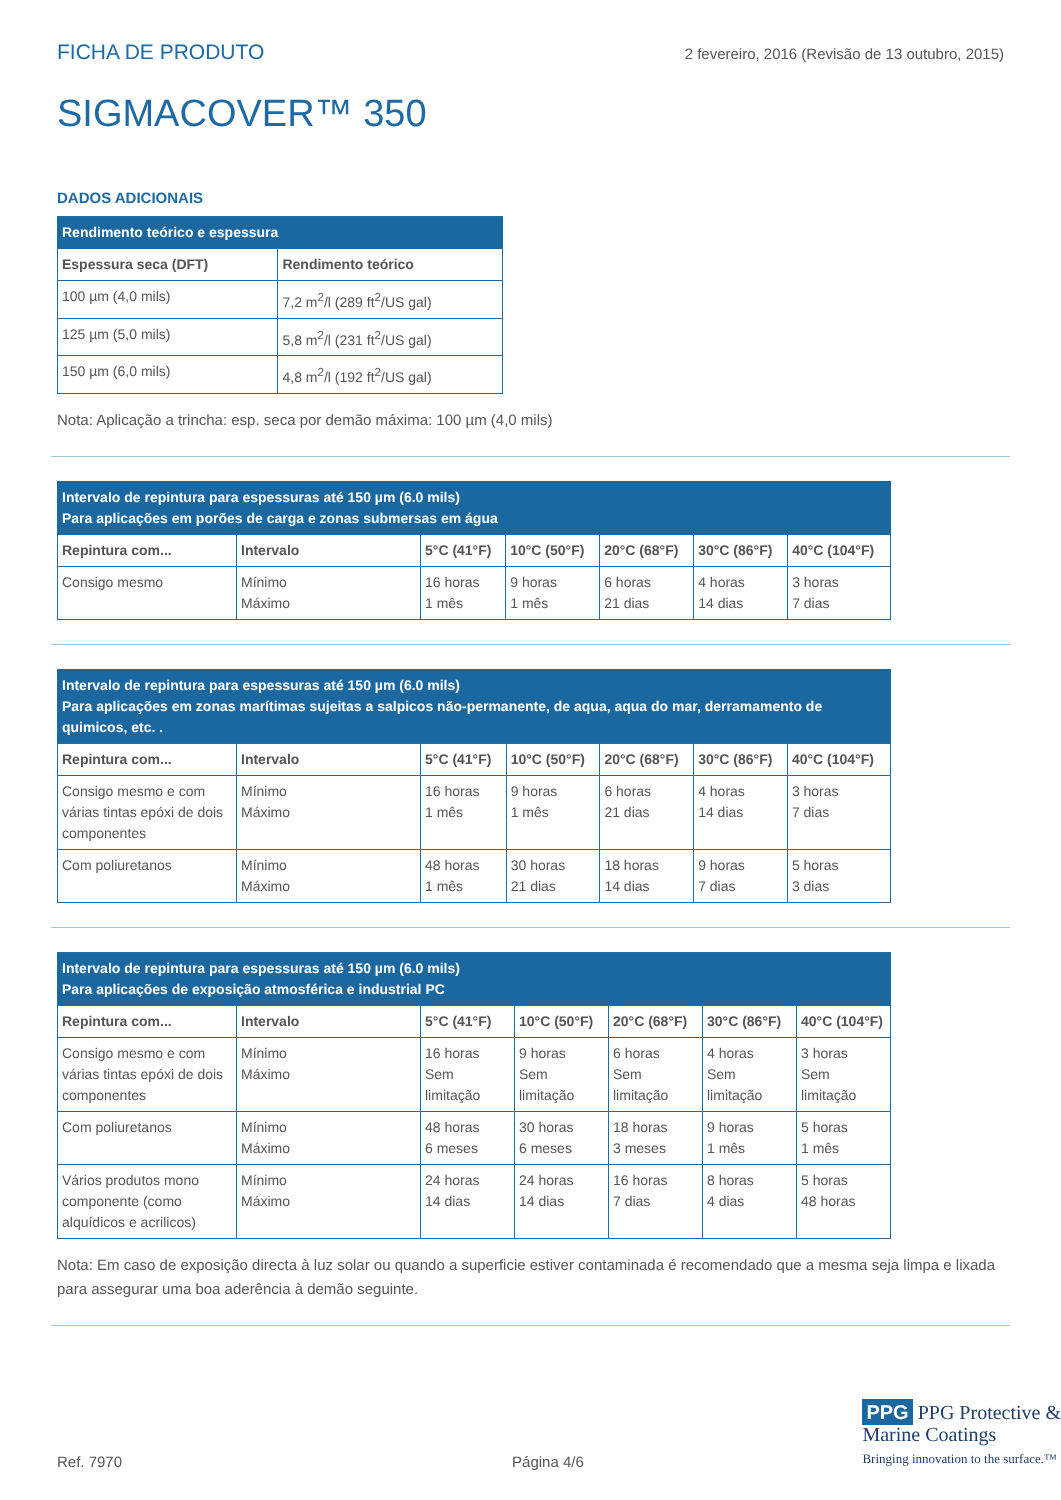FICHA DE PRODUTO 2 fevereiro, 2016 (Revisão de 13 outubro, 2015)
SIGMACOVER™ 350
DADOS ADICIONAIS
| Rendimento teórico e espessura | |
| Espessura seca (DFT) | Rendimento teórico |
| 100 µm (4,0 mils) | 7,2 m<sup>2</sup>/l (289 ft<sup>2</sup>/US gal) |
| 125 µm (5,0 mils) | 5,8 m<sup>2</sup>/l (231 ft<sup>2</sup>/US gal) |
| 150 µm (6,0 mils) | 4,8 m<sup>2</sup>/l (192 ft<sup>2</sup>/US gal) |
Nota: Aplicação a trincha: esp. seca por demão máxima: 100 µm (4,0 mils)
| Intervalo de repintura para espessuras até 150 µm (6.0 mils) Para aplicações em porões de carga e zonas submersas em água | | | | | | |
| Repintura com... | Intervalo | 5°C (41°F) | 10°C (50°F) | 20°C (68°F) | 30°C (86°F) | 40°C (104°F) |
| Consigo mesmo | Mínimo Máximo | 16 horas 1 mês | 9 horas 1 mês | 6 horas 21 dias | 4 horas 14 dias | 3 horas 7 dias |
| Intervalo de repintura para espessuras até 150 µm (6.0 mils) Para aplicações em zonas marítimas sujeitas a salpicos não-permanente, de aqua, aqua do mar, derramamento de quimicos, etc. . | | | | | | |
| Repintura com... | Intervalo | 5°C (41°F) | 10°C (50°F) | 20°C (68°F) | 30°C (86°F) | 40°C (104°F) |
| Consigo mesmo e com várias tintas epóxi de dois componentes | Mínimo Máximo | 16 horas 1 mês | 9 horas 1 mês | 6 horas 21 dias | 4 horas 14 dias | 3 horas 7 dias |
| Com poliuretanos | Mínimo Máximo | 48 horas 1 mês | 30 horas 21 dias | 18 horas 14 dias | 9 horas 7 dias | 5 horas 3 dias |
| Intervalo de repintura para espessuras até 150 µm (6.0 mils) Para aplicações de exposição atmosférica e industrial PC | | | | | | |
| Repintura com... | Intervalo | 5°C (41°F) | 10°C (50°F) | 20°C (68°F) | 30°C (86°F) | 40°C (104°F) |
| Consigo mesmo e com várias tintas epóxi de dois componentes | Mínimo Máximo | 16 horas Sem limitação | 9 horas Sem limitação | 6 horas Sem limitação | 4 horas Sem limitação | 3 horas Sem limitação |
| Com poliuretanos | Mínimo Máximo | 48 horas 6 meses | 30 horas 6 meses | 18 horas 3 meses | 9 horas 1 mês | 5 horas 1 mês |
| Vários produtos mono componente (como alquídicos e acrilicos) | Mínimo Máximo | 24 horas 14 dias | 24 horas 14 dias | 16 horas 7 dias | 8 horas 4 dias | 5 horas 48 horas |
Nota: Em caso de exposição directa à luz solar ou quando a superficie estiver contaminada é recomendado que a mesma seja limpa e lixada para assegurar uma boa aderência à demão seguinte.
PPG PPG Protective &
Marine Coatings
Bringing innovation to the surface.™
Ref. 7970 Página 4/6